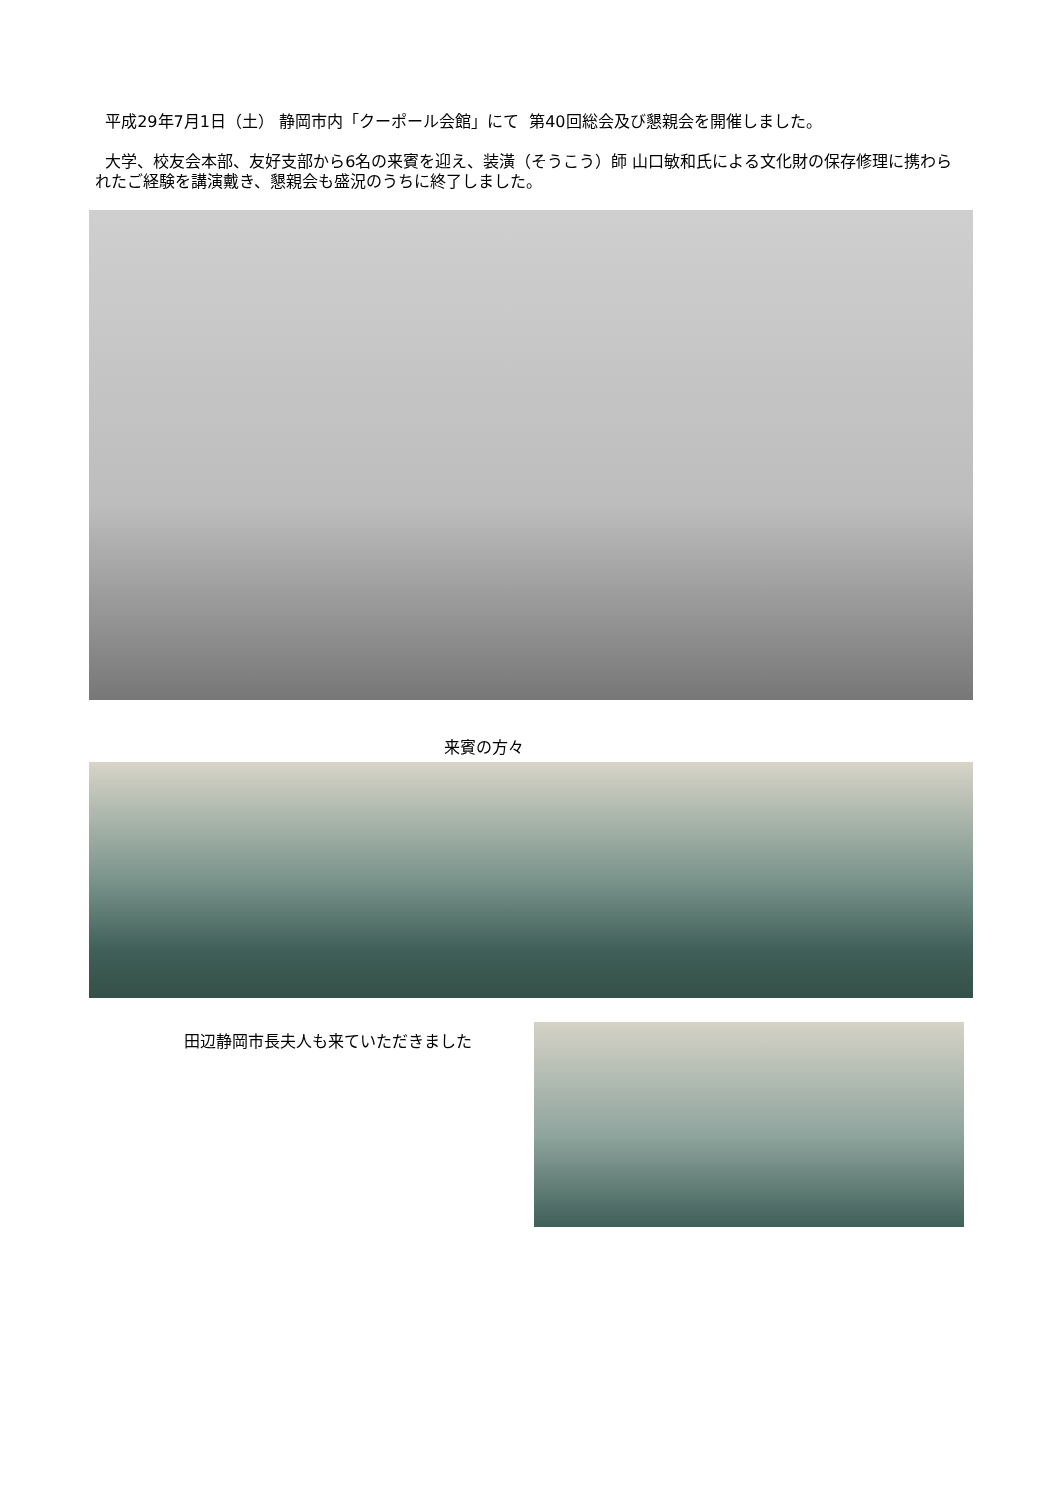平成29年7月1日（土） 静岡市内「クーポール会館」にて 第40回総会及び懇親会を開催しました。
大学、校友会本部、友好支部から6名の来賓を迎え、装潢（そうこう）師 山口敏和氏による文化財の保存修理に携わられたご経験を講演戴き、懇親会も盛況のうちに終了しました。
来賓の方々
田辺静岡市長夫人も来ていただきました